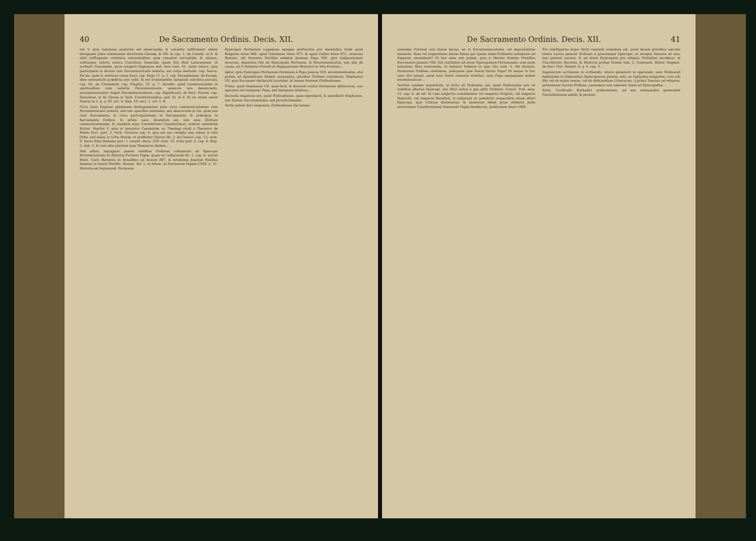40 De Sacramento Ordinis. Decis. XII.
tini V. quia tamquam posterior est observanda, & censetur sufficienter eidem derogasse juxta communem doctrinam Glossæ, & DD. in cap. 1. de Constit. in 6. & nihil suffragante contraria consuetudine; quæ censetur corruptela, & abusus, nulliusque valoris contra Concilium Generale, quale fuit illud Lateranense, ut scribunt Canonistæ, quos congerit Fagnanus eod. loco num. 61. tanto minus, quia participatio in divinis cum Excommunicatis notoriis, est culpa mortalis. cap. Sacris. De his, quæ vi, metusve causa fiunt, cap. Rogo 11. q. 3. cap. Exceptionem, de Except. ideo consuetudo prædicta non valet, & est irrationabilis tamquam nutritiva peccati, cap. fin. de Consuetud. cap. Flagitia, 32. q. 7. Accedit, quod communicantes in spiritualibus cum notoriis Excommunicatis, quamvis non denunciatis, excommunicantur majori Excommunicatione, cap. Significavit, de Sent. Excom. cap. Statuimus, & ibi Glossa in Verb. Constitutionibus, eod. tit. in 6. Et sic etiam sentit Suarez in 3. p. q. 65. art. 4. disp. 18. sect. 1. col. 5. B.
Circa hanc Fagnani opinionem distinguendum puto circa communicationem cum Excommunicato notorio, sed non specifice nominato, seu denunciato in his, quæ non sunt Sacramenta, & circa participationem in Sacramentis, & præcipue in Sacramento Ordinis. In primo casu, dicendum est, non esse illicitam communicationem, & standum esse Constitutioni Constantiensi, scilicet antedictæ Extrav. Martini V. quia ut testantur Canonistæ, ac Theologi citati à Thesauro de Pœnis Eccl. part. 2. Verb. Censura cap. 4. ipsa est usu recepta non solum in toto Orbe, sed etiam in Urbe Romæ, ut profitetur Sayrus lib. 2. de Censur. cap. 13. num. 9. Sacra Rota Romana part. 1. recent. decis. 534. num. 12. Avila part. 2. cap. 6. disp. 2. dub. 5. & cum aliis plurimis ipse Thesaurus ibidem...
Sed adhuc impugnari posset validitas Ordinum collatorum ab Episcopo Excommunicato ex Historia Formosi Papæ, quam ex Luitprando lib. 1. cap. 8. narrat Emin. Card. Baronius in Annalibus ad Annum 897. & novissime Joannes Palatius Venetus in Gestis Pontific. Roman. Vol. 2. in Adnot. ad Formosum Papam CXIII. n. 11. Historia est hujusmodi. Formosus
Episcopus Portuensis Legatione egregie perfunctus pro Apostolica Sede apud Bulgaros Anno 866. apud Germanos Anno 873. & apud Gallos Anno 875. reversus Romam, ubi Summus Pontifex sedebat Joannes Papa VIII. ejus indignationem incursus, depositus fuit ab Episcopatu Portuensi, & Excommunicatus, non alia de causa, ait P. Antonius Foresti in Mappamundo Historico in Vita Formosi...
Igitur, quia Episcopus Portuensis Formosus à Papa Joanne VIII. excommunicatus, etsi postea ad Apostolicam Sedem assumptus, pluribus Ordines contulerat, Stephanus VII. ejus Successor declaravit invalidas, & inanes Formosi Ordinationes...
Prima, quod Stephanus VII. quæ fecit, & decrevit contra Formosum defunctum, non operatus est tamquam Papa, sed tamquam inimicus...
Secunda responsio est, quod Ordinationes, quas reprobavit, & annullavit Stephanus, non fuerint Sacramentales, sed Jurisdictionales...
Tertia potest dari responsio, Ordinationes Sacramen-
De Sacramento Ordinis. Decis. XII. 41
mentales Formosi non fuisse factas, eo in Excommunicatione, vel degradatione manente. Nam vel supponimus plures fuisse per ipsum male Ordinatos antequam ad Papatum ascenderet? Et hoc esse non potest, quia à Marino Summo Pontifice Successore Joannis VIII. fuit restitutus ad suum Episcopatum Portuensem; erat enim notissima illius innocentia, ut testatur Palatius in ejus vita num. 5. Vel dicimus, Formosum Ordines contulisse, postquam ipse fuerat factus Papa? Et neque in hoc casu dici potest, quod tunc fuerit censuris irretitus; quia Papa nequaquam potest excommunicari...
Tertium tandem requisitum, ut licita sit Ordinatio, est, quod Ordinandus non sit subditus alterius Episcopi, nisi illius solius à quo petit Ordinari. Concil. Trid. sess. 23. cap. 8. de ref. At cum subjectio consideretur vel respectu Originis, vel respectu Domicilii, vel respectu Beneficii; si subjaceat ex prædictis respectibus etiam alteri Episcopo, ejus Litteras dimissorias, & assensum debet prius obtinere juxta novissimam Constitutionem Innocentii Papæ Duodecimi, publicatam Anno 1694.
Pro intelligentia hujus Tertii requisiti sciendum est, quod decem prioribus sæculis omnis Laicus poterat Ordinari à quocumque Episcopo; at recepta Tonsura ab uno, non poterat variare, & ad alium Episcopum pro reliquis Ordinibus accedere; ut Conciliorum Decretis, & Historiis probat Ivenim tom. 2. Comment. Histor. Dogmat. de Sacr. Ord. Dissert. 8. q. 4. cap. 3...
Ingeniorum acrimonia in scribendo, ulcera generavit in operando; nam Ordinandi habitantes in Diœcesibus Episcoporum pietate, zelo, ac vigilantia insignium, cum sub illis vel ob malos mores, vel ob deficientiam Litterarum, à prima Tonsura ad reliquos, potissimum Sacros Ordines, ascendere non valerent, ibant ad Episcopellos...
Emin. Cardinalis Barbadici prænominati, ad eos extirpandos generalem Constitutionem edidit, & promul-